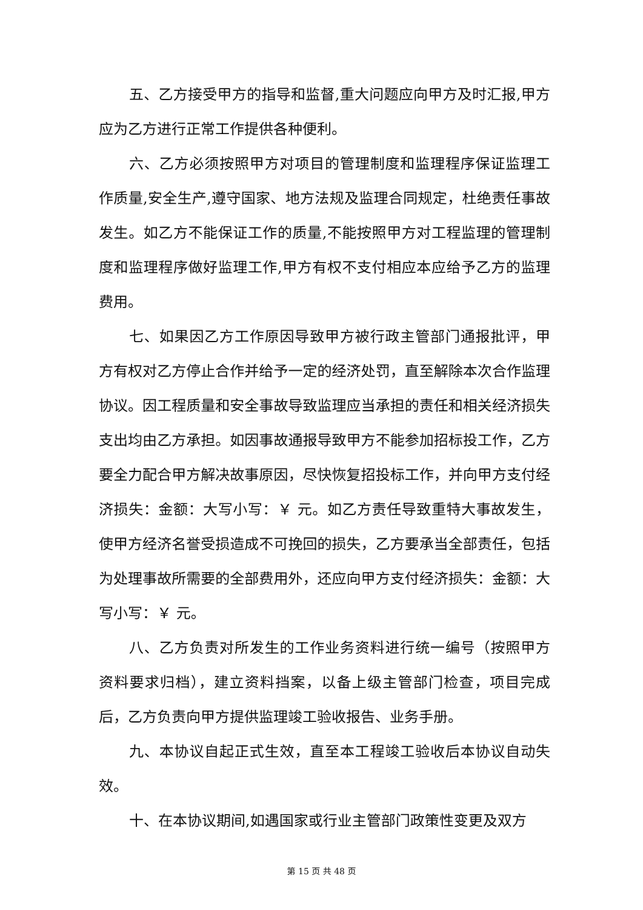五、乙方接受甲方的指导和监督,重大问题应向甲方及时汇报,甲方应为乙方进行正常工作提供各种便利。
六、乙方必须按照甲方对项目的管理制度和监理程序保证监理工作质量,安全生产,遵守国家、地方法规及监理合同规定，杜绝责任事故发生。如乙方不能保证工作的质量,不能按照甲方对工程监理的管理制度和监理程序做好监理工作,甲方有权不支付相应本应给予乙方的监理费用。
七、如果因乙方工作原因导致甲方被行政主管部门通报批评，甲方有权对乙方停止合作并给予一定的经济处罚，直至解除本次合作监理协议。因工程质量和安全事故导致监理应当承担的责任和相关经济损失支出均由乙方承担。如因事故通报导致甲方不能参加招标投工作，乙方要全力配合甲方解决故事原因，尽快恢复招投标工作，并向甲方支付经济损失：金额：大写小写：￥ 元。如乙方责任导致重特大事故发生，使甲方经济名誉受损造成不可挽回的损失，乙方要承当全部责任，包括为处理事故所需要的全部费用外，还应向甲方支付经济损失：金额：大写小写：￥ 元。
八、乙方负责对所发生的工作业务资料进行统一编号（按照甲方资料要求归档），建立资料挡案，以备上级主管部门检查，项目完成后，乙方负责向甲方提供监理竣工验收报告、业务手册。
九、本协议自起正式生效，直至本工程竣工验收后本协议自动失效。
十、在本协议期间,如遇国家或行业主管部门政策性变更及双方
第 15 页 共 48 页